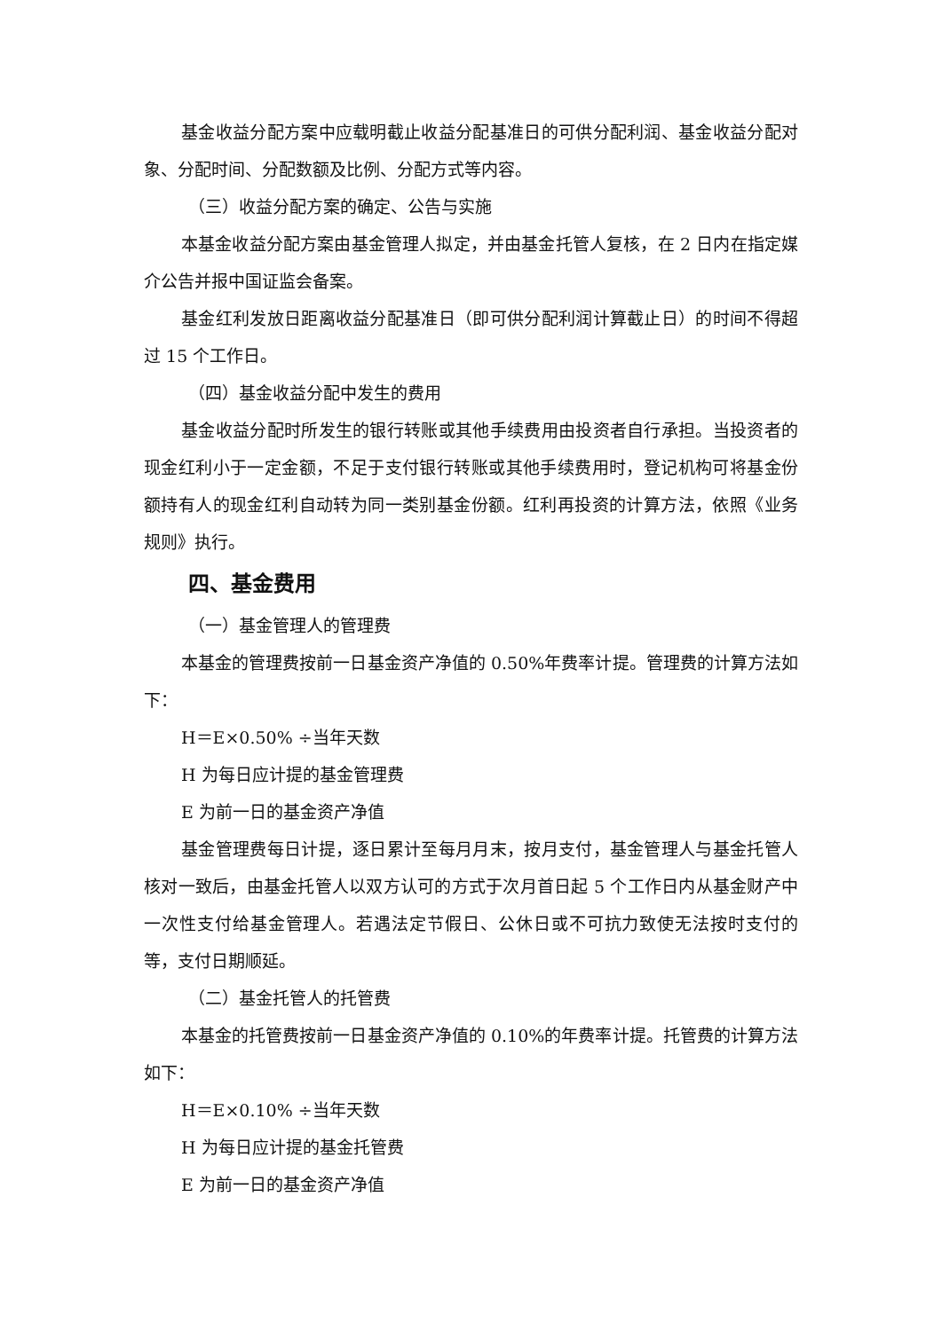基金收益分配方案中应载明截止收益分配基准日的可供分配利润、基金收益分配对象、分配时间、分配数额及比例、分配方式等内容。
（三）收益分配方案的确定、公告与实施
本基金收益分配方案由基金管理人拟定，并由基金托管人复核，在 2 日内在指定媒介公告并报中国证监会备案。
基金红利发放日距离收益分配基准日（即可供分配利润计算截止日）的时间不得超过 15 个工作日。
（四）基金收益分配中发生的费用
基金收益分配时所发生的银行转账或其他手续费用由投资者自行承担。当投资者的现金红利小于一定金额，不足于支付银行转账或其他手续费用时，登记机构可将基金份额持有人的现金红利自动转为同一类别基金份额。红利再投资的计算方法，依照《业务规则》执行。
四、基金费用
（一）基金管理人的管理费
本基金的管理费按前一日基金资产净值的 0.50%年费率计提。管理费的计算方法如下：
H＝E×0.50% ÷当年天数
H 为每日应计提的基金管理费
E 为前一日的基金资产净值
基金管理费每日计提，逐日累计至每月月末，按月支付，基金管理人与基金托管人核对一致后，由基金托管人以双方认可的方式于次月首日起 5 个工作日内从基金财产中一次性支付给基金管理人。若遇法定节假日、公休日或不可抗力致使无法按时支付的等，支付日期顺延。
（二）基金托管人的托管费
本基金的托管费按前一日基金资产净值的 0.10%的年费率计提。托管费的计算方法如下：
H＝E×0.10% ÷当年天数
H 为每日应计提的基金托管费
E 为前一日的基金资产净值